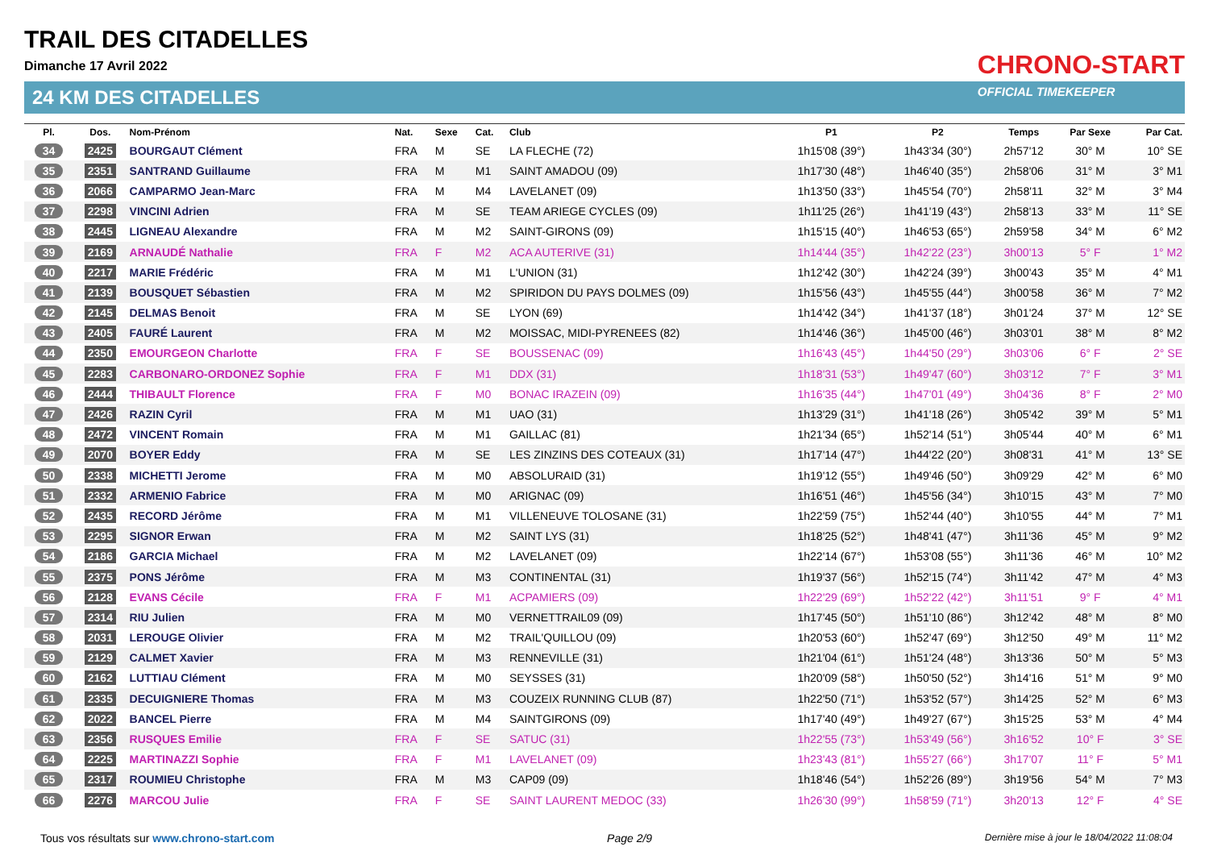TRAIL DES CITADELLES
Dimanche 17 Avril 2022
24 KM DES CITADELLES
CHRONO-START
OFFICIAL TIMEKEEPER
| Pl. | Dos. | Nom-Prénom | Nat. | Sexe | Cat. | Club | P1 | P2 | Temps | Par Sexe | Par Cat. |
| --- | --- | --- | --- | --- | --- | --- | --- | --- | --- | --- | --- |
| 34 | 2425 | BOURGAUT Clément | FRA | M | SE | LA FLECHE (72) | 1h15'08 (39°) | 1h43'34 (30°) | 2h57'12 | 30° M | 10° SE |
| 35 | 2351 | SANTRAND Guillaume | FRA | M | M1 | SAINT AMADOU (09) | 1h17'30 (48°) | 1h46'40 (35°) | 2h58'06 | 31° M | 3° M1 |
| 36 | 2066 | CAMPARMO Jean-Marc | FRA | M | M4 | LAVELANET (09) | 1h13'50 (33°) | 1h45'54 (70°) | 2h58'11 | 32° M | 3° M4 |
| 37 | 2298 | VINCINI Adrien | FRA | M | SE | TEAM ARIEGE CYCLES (09) | 1h11'25 (26°) | 1h41'19 (43°) | 2h58'13 | 33° M | 11° SE |
| 38 | 2445 | LIGNEAU Alexandre | FRA | M | M2 | SAINT-GIRONS (09) | 1h15'15 (40°) | 1h46'53 (65°) | 2h59'58 | 34° M | 6° M2 |
| 39 | 2169 | ARNAUDÉ Nathalie | FRA | F | M2 | ACA AUTERIVE (31) | 1h14'44 (35°) | 1h42'22 (23°) | 3h00'13 | 5° F | 1° M2 |
| 40 | 2217 | MARIE Frédéric | FRA | M | M1 | L'UNION (31) | 1h12'42 (30°) | 1h42'24 (39°) | 3h00'43 | 35° M | 4° M1 |
| 41 | 2139 | BOUSQUET Sébastien | FRA | M | M2 | SPIRIDON DU PAYS DOLMES (09) | 1h15'56 (43°) | 1h45'55 (44°) | 3h00'58 | 36° M | 7° M2 |
| 42 | 2145 | DELMAS Benoit | FRA | M | SE | LYON (69) | 1h14'42 (34°) | 1h41'37 (18°) | 3h01'24 | 37° M | 12° SE |
| 43 | 2405 | FAURÉ Laurent | FRA | M | M2 | MOISSAC, MIDI-PYRENEES (82) | 1h14'46 (36°) | 1h45'00 (46°) | 3h03'01 | 38° M | 8° M2 |
| 44 | 2350 | EMOURGEON Charlotte | FRA | F | SE | BOUSSENAC (09) | 1h16'43 (45°) | 1h44'50 (29°) | 3h03'06 | 6° F | 2° SE |
| 45 | 2283 | CARBONARO-ORDONEZ Sophie | FRA | F | M1 | DDX (31) | 1h18'31 (53°) | 1h49'47 (60°) | 3h03'12 | 7° F | 3° M1 |
| 46 | 2444 | THIBAULT Florence | FRA | F | M0 | BONAC IRAZEIN (09) | 1h16'35 (44°) | 1h47'01 (49°) | 3h04'36 | 8° F | 2° M0 |
| 47 | 2426 | RAZIN Cyril | FRA | M | M1 | UAO (31) | 1h13'29 (31°) | 1h41'18 (26°) | 3h05'42 | 39° M | 5° M1 |
| 48 | 2472 | VINCENT Romain | FRA | M | M1 | GAILLAC (81) | 1h21'34 (65°) | 1h52'14 (51°) | 3h05'44 | 40° M | 6° M1 |
| 49 | 2070 | BOYER Eddy | FRA | M | SE | LES ZINZINS DES COTEAUX (31) | 1h17'14 (47°) | 1h44'22 (20°) | 3h08'31 | 41° M | 13° SE |
| 50 | 2338 | MICHETTI Jerome | FRA | M | M0 | ABSOLURAID (31) | 1h19'12 (55°) | 1h49'46 (50°) | 3h09'29 | 42° M | 6° M0 |
| 51 | 2332 | ARMENIO Fabrice | FRA | M | M0 | ARIGNAC (09) | 1h16'51 (46°) | 1h45'56 (34°) | 3h10'15 | 43° M | 7° M0 |
| 52 | 2435 | RECORD Jérôme | FRA | M | M1 | VILLENEUVE TOLOSANE (31) | 1h22'59 (75°) | 1h52'44 (40°) | 3h10'55 | 44° M | 7° M1 |
| 53 | 2295 | SIGNOR Erwan | FRA | M | M2 | SAINT LYS (31) | 1h18'25 (52°) | 1h48'41 (47°) | 3h11'36 | 45° M | 9° M2 |
| 54 | 2186 | GARCIA Michael | FRA | M | M2 | LAVELANET (09) | 1h22'14 (67°) | 1h53'08 (55°) | 3h11'36 | 46° M | 10° M2 |
| 55 | 2375 | PONS Jérôme | FRA | M | M3 | CONTINENTAL (31) | 1h19'37 (56°) | 1h52'15 (74°) | 3h11'42 | 47° M | 4° M3 |
| 56 | 2128 | EVANS Cécile | FRA | F | M1 | ACPAMIERS (09) | 1h22'29 (69°) | 1h52'22 (42°) | 3h11'51 | 9° F | 4° M1 |
| 57 | 2314 | RIU Julien | FRA | M | M0 | VERNETTRAIL09 (09) | 1h17'45 (50°) | 1h51'10 (86°) | 3h12'42 | 48° M | 8° M0 |
| 58 | 2031 | LEROUGE Olivier | FRA | M | M2 | TRAIL'QUILLOU (09) | 1h20'53 (60°) | 1h52'47 (69°) | 3h12'50 | 49° M | 11° M2 |
| 59 | 2129 | CALMET Xavier | FRA | M | M3 | RENNEVILLE (31) | 1h21'04 (61°) | 1h51'24 (48°) | 3h13'36 | 50° M | 5° M3 |
| 60 | 2162 | LUTTIAU Clément | FRA | M | M0 | SEYSSES (31) | 1h20'09 (58°) | 1h50'50 (52°) | 3h14'16 | 51° M | 9° M0 |
| 61 | 2335 | DECUIGNIERE Thomas | FRA | M | M3 | COUZEIX RUNNING CLUB (87) | 1h22'50 (71°) | 1h53'52 (57°) | 3h14'25 | 52° M | 6° M3 |
| 62 | 2022 | BANCEL Pierre | FRA | M | M4 | SAINTGIRONS (09) | 1h17'40 (49°) | 1h49'27 (67°) | 3h15'25 | 53° M | 4° M4 |
| 63 | 2356 | RUSQUES Emilie | FRA | F | SE | SATUC (31) | 1h22'55 (73°) | 1h53'49 (56°) | 3h16'52 | 10° F | 3° SE |
| 64 | 2225 | MARTINAZZI Sophie | FRA | F | M1 | LAVELANET (09) | 1h23'43 (81°) | 1h55'27 (66°) | 3h17'07 | 11° F | 5° M1 |
| 65 | 2317 | ROUMIEU Christophe | FRA | M | M3 | CAP09 (09) | 1h18'46 (54°) | 1h52'26 (89°) | 3h19'56 | 54° M | 7° M3 |
| 66 | 2276 | MARCOU Julie | FRA | F | SE | SAINT LAURENT MEDOC (33) | 1h26'30 (99°) | 1h58'59 (71°) | 3h20'13 | 12° F | 4° SE |
Tous vos résultats sur www.chrono-start.com Page 2/9 Dernière mise à jour le 18/04/2022 11:08:04